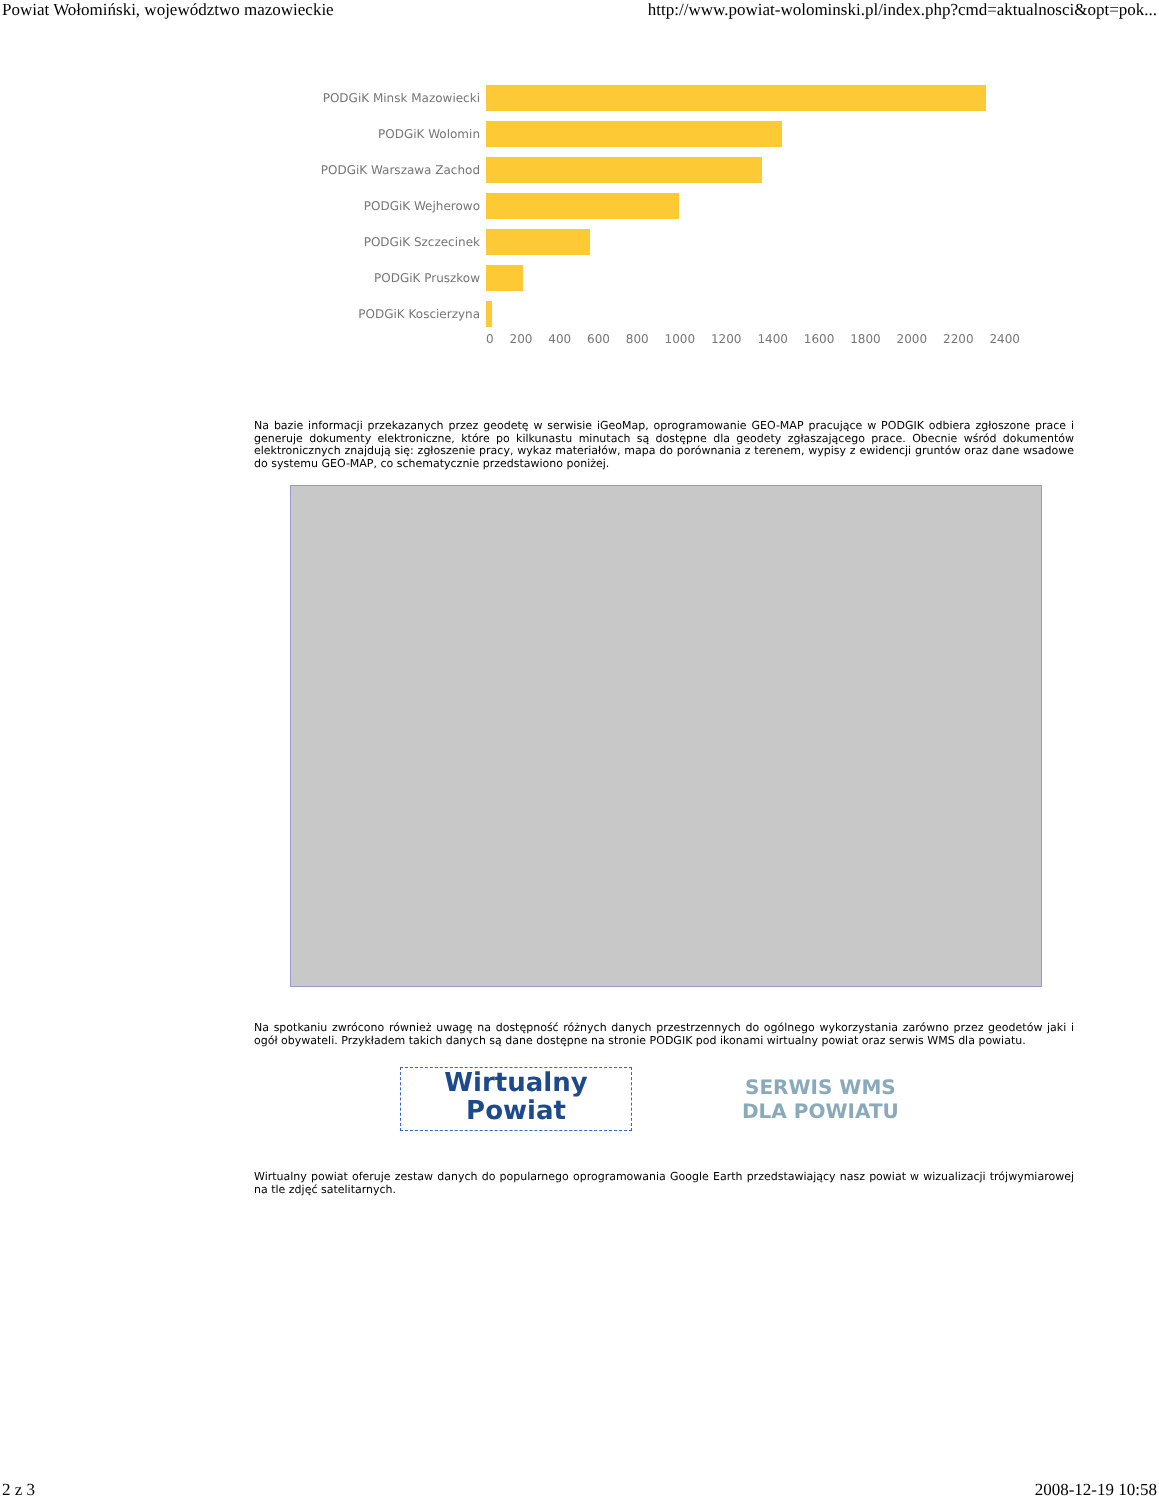Powiat Wołomiński, województwo mazowieckie http://www.powiat-wolominski.pl/index.php?cmd=aktualnosci&opt=pok...
PODGiK Minsk Mazowiecki
PODGiK Wolomin
PODGiK Warszawa Zachod
PODGiK Wejherowo
PODGiK Szczecinek
PODGiK Pruszkow
PODGiK Koscierzyna
0 200 400 600 800 1000 1200 1400 1600 1800 2000 2200 2400
Na bazie informacji przekazanych przez geodetę w serwisie iGeoMap, oprogramowanie GEO-MAP pracujące w PODGIK odbiera zgłoszone prace i generuje dokumenty elektroniczne, które po kilkunastu minutach są dostępne dla geodety zgłaszającego prace. Obecnie wśród dokumentów elektronicznych znajdują się: zgłoszenie pracy, wykaz materiałów, mapa do porównania z terenem, wypisy z ewidencji gruntów oraz dane wsadowe do systemu GEO-MAP, co schematycznie przedstawiono poniżej.
Na spotkaniu zwrócono również uwagę na dostępność różnych danych przestrzennych do ogólnego wykorzystania zarówno przez geodetów jaki i ogół obywateli. Przykładem takich danych są dane dostępne na stronie PODGIK pod ikonami wirtualny powiat oraz serwis WMS dla powiatu.
Wirtualny
Powiat
SERWIS WMS
DLA POWIATU
Wirtualny powiat oferuje zestaw danych do popularnego oprogramowania Google Earth przedstawiający nasz powiat w wizualizacji trójwymiarowej na tle zdjęć satelitarnych.
2 z 3 2008-12-19 10:58